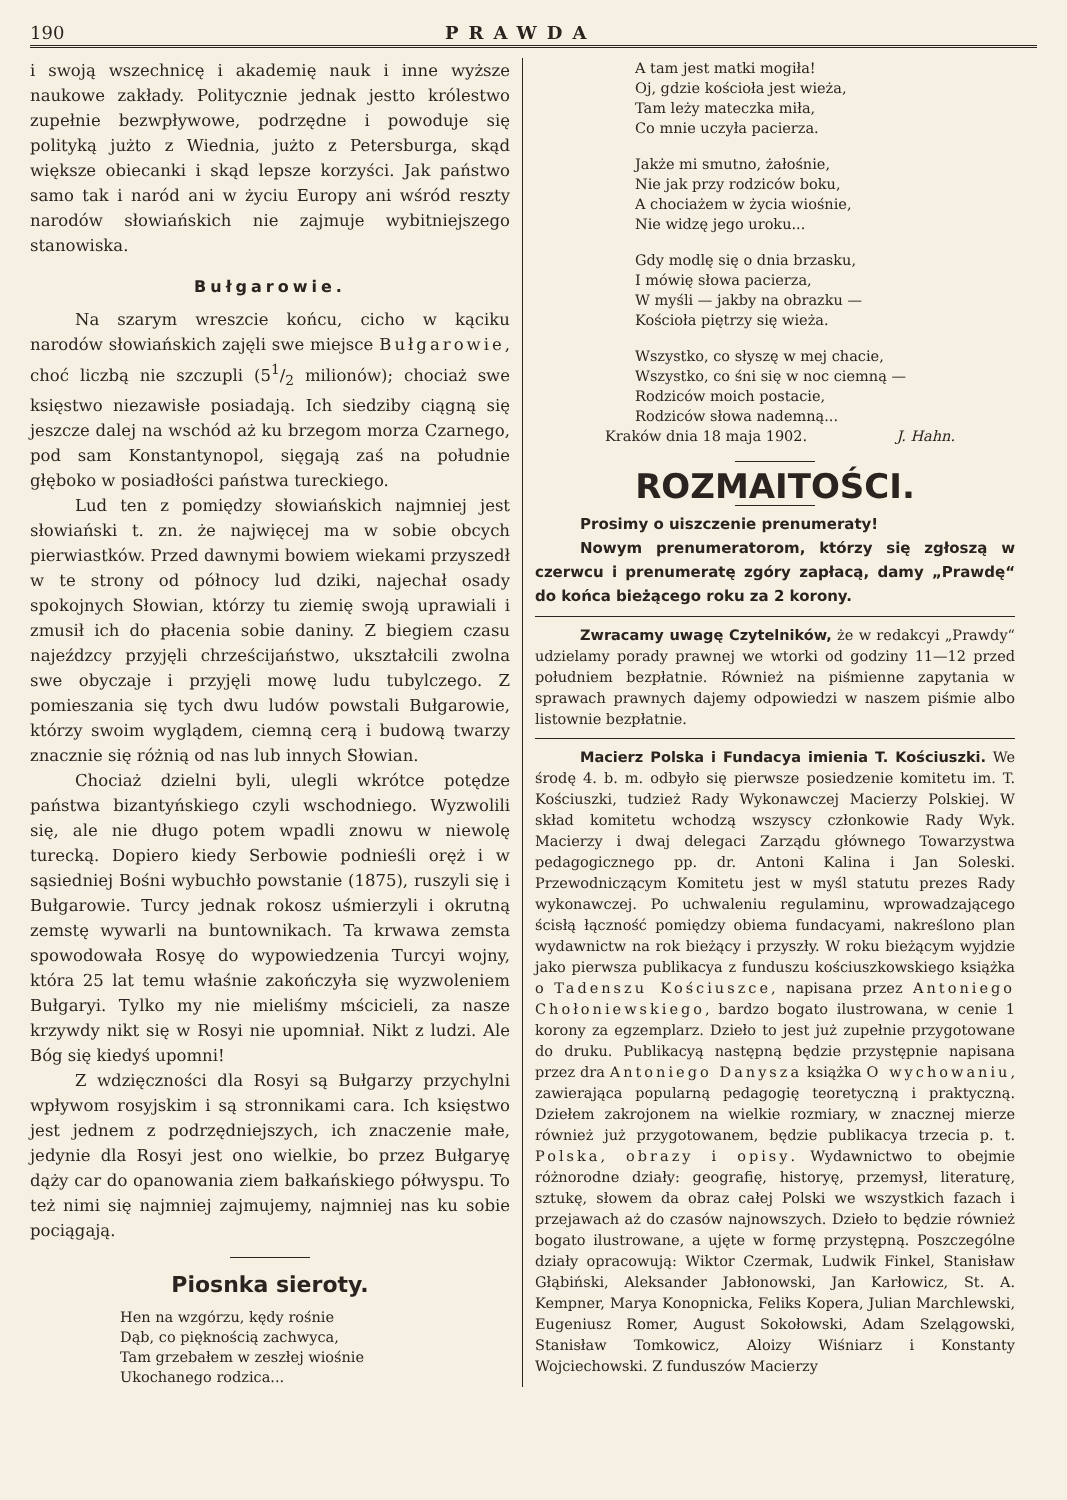190 PRAWDA
i swoją wszechnicę i akademię nauk i inne wyższe naukowe zakłady. Politycznie jednak jestto królestwo zupełnie bezwpływowe, podrzędne i powoduje się polityką jużto z Wiednia, jużto z Petersburga, skąd większe obiecanki i skąd lepsze korzyści. Jak państwo samo tak i naród ani w życiu Europy ani wśród reszty narodów słowiańskich nie zajmuje wybitniejszego stanowiska.
Bułgarowie.
Na szarym wreszcie końcu, cicho w kąciku narodów słowiańskich zajęli swe miejsce Bułgarowie, choć liczbą nie szczupli (51/2 milionów); chociaż swe księstwo niezawisłe posiadają. Ich siedziby ciągną się jeszcze dalej na wschód aż ku brzegom morza Czarnego, pod sam Konstantynopol, sięgają zaś na południe głęboko w posiadłości państwa tureckiego.
Lud ten z pomiędzy słowiańskich najmniej jest słowiański t. zn. że najwięcej ma w sobie obcych pierwiastków. Przed dawnymi bowiem wiekami przyszedł w te strony od północy lud dziki, najechał osady spokojnych Słowian, którzy tu ziemię swoją uprawiali i zmusił ich do płacenia sobie daniny. Z biegiem czasu najeźdzcy przyjęli chrześcijaństwo, ukształcili zwolna swe obyczaje i przyjęli mowę ludu tubylczego. Z pomieszania się tych dwu ludów powstali Bułgarowie, którzy swoim wyglądem, ciemną cerą i budową twarzy znacznie się różnią od nas lub innych Słowian.
Chociaż dzielni byli, ulegli wkrótce potędze państwa bizantyńskiego czyli wschodniego. Wyzwolili się, ale nie długo potem wpadli znowu w niewolę turecką. Dopiero kiedy Serbowie podnieśli oręż i w sąsiedniej Bośni wybuchło powstanie (1875), ruszyli się i Bułgarowie. Turcy jednak rokosz uśmierzyli i okrutną zemstę wywarli na buntownikach. Ta krwawa zemsta spowodowała Rosyę do wypowiedzenia Turcyi wojny, która 25 lat temu właśnie zakończyła się wyzwoleniem Bułgaryi. Tylko my nie mieliśmy mścicieli, za nasze krzywdy nikt się w Rosyi nie upomniał. Nikt z ludzi. Ale Bóg się kiedyś upomni!
Z wdzięczności dla Rosyi są Bułgarzy przychylni wpływom rosyjskim i są stronnikami cara. Ich księstwo jest jednem z podrzędniejszych, ich znaczenie małe, jedynie dla Rosyi jest ono wielkie, bo przez Bułgaryę dąży car do opanowania ziem bałkańskiego półwyspu. To też nimi się najmniej zajmujemy, najmniej nas ku sobie pociągają.
Piosnka sieroty.
Hen na wzgórzu, kędy rośnie
Dąb, co pięknością zachwyca,
Tam grzebałem w zeszłej wiośnie
Ukochanego rodzica...
A tam jest matki mogiła!
Oj, gdzie kościoła jest wieża,
Tam leży mateczka miła,
Co mnie uczyła pacierza.
Jakże mi smutno, żałośnie,
Nie jak przy rodziców boku,
A chociażem w życia wiośnie,
Nie widzę jego uroku...
Gdy modlę się o dnia brzasku,
I mówię słowa pacierza,
W myśli — jakby na obrazku —
Kościoła piętrzy się wieża.
Wszystko, co słyszę w mej chacie,
Wszystko, co śni się w noc ciemną —
Rodziców moich postacie,
Rodziców słowa nademną...
Kraków dnia 18 maja 1902. J. Hahn.
ROZMAITOŚCI.
Prosimy o uiszczenie prenumeraty!
Nowym prenumeratorom, którzy się zgłoszą w czerwcu i prenumeratę zgóry zapłacą, damy „Prawdę“ do końca bieżącego roku za 2 korony.
Zwracamy uwagę Czytelników, że w redakcyi „Prawdy“ udzielamy porady prawnej we wtorki od godziny 11—12 przed południem bezpłatnie. Również na piśmienne zapytania w sprawach prawnych dajemy odpowiedzi w naszem piśmie albo listownie bezpłatnie.
Macierz Polska i Fundacya imienia T. Kościuszki. We środę 4. b. m. odbyło się pierwsze posiedzenie komitetu im. T. Kościuszki, tudzież Rady Wykonawczej Macierzy Polskiej. W skład komitetu wchodzą wszyscy członkowie Rady Wyk. Macierzy i dwaj delegaci Zarządu głównego Towarzystwa pedagogicznego pp. dr. Antoni Kalina i Jan Soleski. Przewodniczącym Komitetu jest w myśl statutu prezes Rady wykonawczej. Po uchwaleniu regulaminu, wprowadzającego ścisłą łączność pomiędzy obiema fundacyami, nakreślono plan wydawnictw na rok bieżący i przyszły. W roku bieżącym wyjdzie jako pierwsza publikacya z funduszu kościuszkowskiego książka o Tadenszu Kościuszce, napisana przez Antoniego Chołoniewskiego, bardzo bogato ilustrowana, w cenie 1 korony za egzemplarz. Dzieło to jest już zupełnie przygotowane do druku. Publikacyą następną będzie przystępnie napisana przez dra Antoniego Danysza książka O wychowaniu, zawierająca popularną pedagogię teoretyczną i praktyczną. Dziełem zakrojonem na wielkie rozmiary, w znacznej mierze również już przygotowanem, będzie publikacya trzecia p. t. Polska, obrazy i opisy. Wydawnictwo to obejmie różnorodne działy: geografię, historyę, przemysł, literaturę, sztukę, słowem da obraz całej Polski we wszystkich fazach i przejawach aż do czasów najnowszych. Dzieło to będzie również bogato ilustrowane, a ujęte w formę przystępną. Poszczególne działy opracowują: Wiktor Czermak, Ludwik Finkel, Stanisław Głąbiński, Aleksander Jabłonowski, Jan Karłowicz, St. A. Kempner, Marya Konopnicka, Feliks Kopera, Julian Marchlewski, Eugeniusz Romer, August Sokołowski, Adam Szelągowski, Stanisław Tomkowicz, Aloizy Wiśniarz i Konstanty Wojciechowski. Z funduszów Macierzy